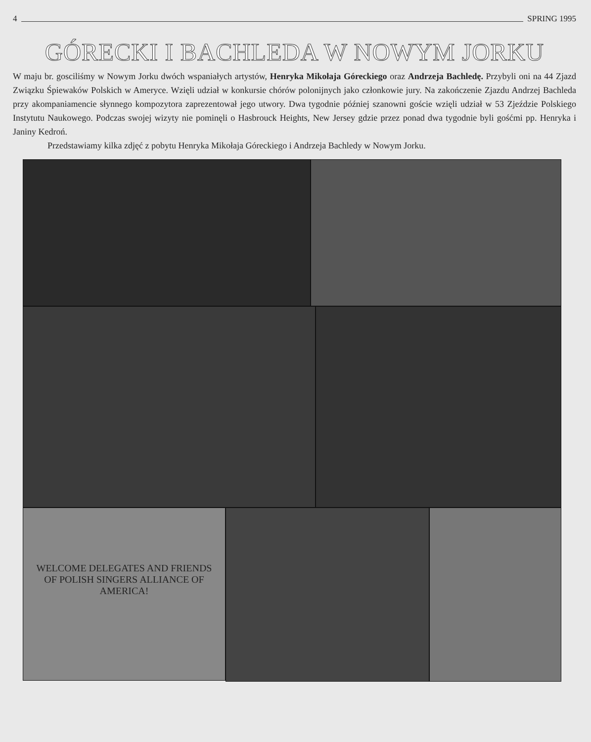4 SPRING 1995
GÓRECKI I BACHLEDA W NOWYM JORKU
W maju br. gosciliśmy w Nowym Jorku dwóch wspaniałych artystów, Henryka Mikołaja Góreckiego oraz Andrzeja Bachledę. Przybyli oni na 44 Zjazd Związku Śpiewaków Polskich w Ameryce. Wzięli udział w konkursie chórów polonijnych jako członkowie jury. Na zakończenie Zjazdu Andrzej Bachleda przy akompaniamencie słynnego kompozytora zaprezentował jego utwory. Dwa tygodnie później szanowni goście wzięli udział w 53 Zjeździe Polskiego Instytutu Naukowego. Podczas swojej wizyty nie pominęli o Hasbrouck Heights, New Jersey gdzie przez ponad dwa tygodnie byli gośćmi pp. Henryka i Janiny Kedroń.
Przedstawiamy kilka zdjęć z pobytu Henryka Mikołaja Góreckiego i Andrzeja Bachledy w Nowym Jorku.
WELCOME DELEGATES AND FRIENDS
OF POLISH SINGERS ALLIANCE OF AMERICA!